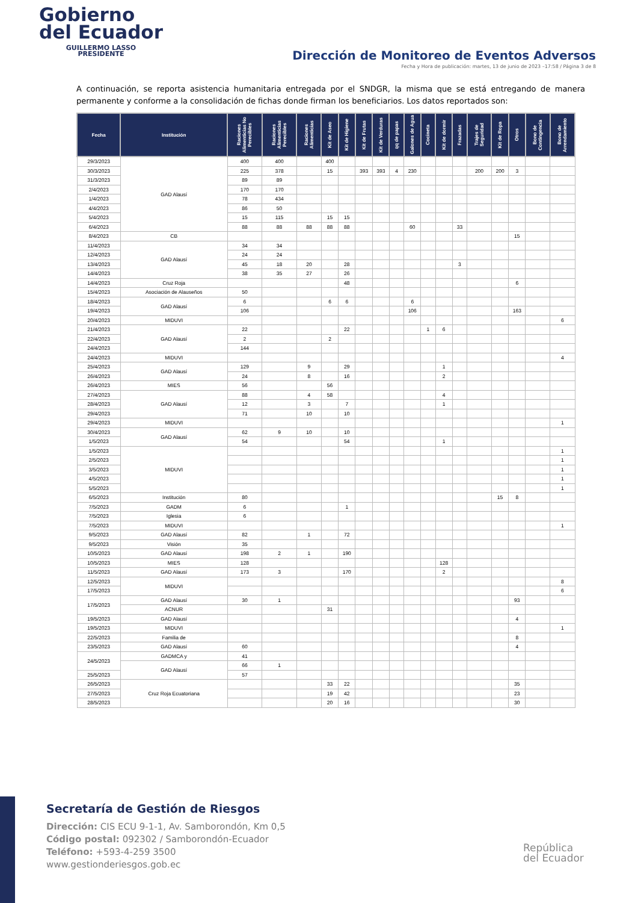Gobierno
del Ecuador
GUILLERMO LASSO
PRESIDENTE
Dirección de Monitoreo de Eventos Adversos
Fecha y Hora de publicación: martes, 13 de junio de 2023 –17:58 / Página 3 de 8
A continuación, se reporta asistencia humanitaria entregada por el SNDGR, la misma que se está entregando de manera permanente y conforme a la consolidación de fichas donde firman los beneficiarios. Los datos reportados son:
| Fecha | Institución | Raciones Alimenticias No Perecibles | Raciones Alimenticias Perecibles | Raciones Alimenticias | Kit de Aseo | Kit de Higiene | Kit de Frutas | Kit de Verduras | qq de papas | Galones de Agua | Cocineta | Kit de dormir | Frazadas | Trajes de Seguridad | Kit de Ropa | Otros | Bono de Contingencia | Bono de Arrendamiento |
| --- | --- | --- | --- | --- | --- | --- | --- | --- | --- | --- | --- | --- | --- | --- | --- | --- | --- | --- |
| 29/3/2023 | GAD Alausí | 400 | 400 | | 400 | | | | | | | | | | | | | |
| 30/3/2023 | | 225 | 378 | | 15 | | 393 | 393 | 4 | 230 | | | | 200 | 200 | 3 | | |
| 31/3/2023 | | 89 | 89 | | | | | | | | | | | | | | | |
| 2/4/2023 | | 170 | 170 | | | | | | | | | | | | | | | |
| 1/4/2023 | | 78 | 434 | | | | | | | | | | | | | | | |
| 4/4/2023 | | 86 | 50 | | | | | | | | | | | | | | | |
| 5/4/2023 | | 15 | 115 | | 15 | 15 | | | | | | | | | | | | |
| 6/4/2023 | | 88 | 88 | 88 | 88 | 88 | | | | 60 | | | 33 | | | | | |
| 8/4/2023 | CB | | | | | | | | | | | | | | | 15 | | |
| 11/4/2023 | GAD Alausí | 34 | 34 | | | | | | | | | | | | | | | |
| 12/4/2023 | | 24 | 24 | | | | | | | | | | | | | | | |
| 13/4/2023 | | 45 | 18 | 20 | | 28 | | | | | | | 3 | | | | | |
| 14/4/2023 | | 38 | 35 | 27 | | 26 | | | | | | | | | | | | |
| 14/4/2023 | Cruz Roja | | | | | 48 | | | | | | | | | | 6 | | |
| 15/4/2023 | Asociación de Alauseños | 50 | | | | | | | | | | | | | | | | |
| 18/4/2023 | GAD Alausí | 6 | | | 6 | 6 | | | | 6 | | | | | | | | |
| 19/4/2023 | | 106 | | | | | | | | 106 | | | | | | 163 | | |
| 20/4/2023 | MIDUVI | | | | | | | | | | | | | | | | | 6 |
| 21/4/2023 | GAD Alausí | 22 | | | | 22 | | | | | 1 | 6 | | | | | | |
| 22/4/2023 | | 2 | | | 2 | | | | | | | | | | | | | |
| 24/4/2023 | | 144 | | | | | | | | | | | | | | | | |
| 24/4/2023 | MIDUVI | | | | | | | | | | | | | | | | | 4 |
| 25/4/2023 | GAD Alausí | 129 | | 9 | | 29 | | | | | | 1 | | | | | | |
| 26/4/2023 | | 24 | | 8 | | 16 | | | | | | 2 | | | | | | |
| 26/4/2023 | MIES | 56 | | | 56 | | | | | | | | | | | | | |
| 27/4/2023 | GAD Alausí | 88 | | 4 | 58 | | | | | | | 4 | | | | | | |
| 28/4/2023 | | 12 | | 3 | | 7 | | | | | | 1 | | | | | | |
| 29/4/2023 | | 71 | | 10 | | 10 | | | | | | | | | | | | |
| 29/4/2023 | MIDUVI | | | | | | | | | | | | | | | | | 1 |
| 30/4/2023 | GAD Alausí | 62 | 9 | 10 | | 10 | | | | | | | | | | | | |
| 1/5/2023 | | 54 | | | | 54 | | | | | | 1 | | | | | | |
| 1/5/2023 | MIDUVI | | | | | | | | | | | | | | | | | 1 |
| 2/5/2023 | | | | | | | | | | | | | | | | | | 1 |
| 3/5/2023 | | | | | | | | | | | | | | | | | | 1 |
| 4/5/2023 | | | | | | | | | | | | | | | | | | 1 |
| 5/5/2023 | | | | | | | | | | | | | | | | | | 1 |
| 6/5/2023 | Institución | 80 | | | | | | | | | | | | | 15 | 8 | | |
| 7/5/2023 | GADM | 6 | | | | 1 | | | | | | | | | | | | |
| 7/5/2023 | Iglesia | 6 | | | | | | | | | | | | | | | | |
| 7/5/2023 | MIDUVI | | | | | | | | | | | | | | | | | 1 |
| 9/5/2023 | GAD Alausí | 82 | | 1 | | 72 | | | | | | | | | | | | |
| 9/5/2023 | Visión | 35 | | | | | | | | | | | | | | | | |
| 10/5/2023 | GAD Alausí | 198 | 2 | 1 | | 190 | | | | | | | | | | | | |
| 10/5/2023 | MIES | 128 | | | | | | | | | | 128 | | | | | | |
| 11/5/2023 | GAD Alausí | 173 | 3 | | | 170 | | | | | | 2 | | | | | | |
| 12/5/2023 | MIDUVI | | | | | | | | | | | | | | | | | 8 |
| 17/5/2023 | | | | | | | | | | | | | | | | | | 6 |
| 17/5/2023 | GAD Alausí | 30 | 1 | | | | | | | | | | | | | 93 | | |
| | ACNUR | | | | 31 | | | | | | | | | | | | | |
| 19/5/2023 | GAD Alausí | | | | | | | | | | | | | | | 4 | | |
| 19/5/2023 | MIDUVI | | | | | | | | | | | | | | | | | 1 |
| 22/5/2023 | Familia de | | | | | | | | | | | | | | | 8 | | |
| 23/5/2023 | GAD Alausí | 60 | | | | | | | | | | | | | | 4 | | |
| 24/5/2023 | GADMCA y | 41 | | | | | | | | | | | | | | | | |
| | GAD Alausí | 66 | 1 | | | | | | | | | | | | | | | |
| 25/5/2023 | | 57 | | | | | | | | | | | | | | | | |
| 26/5/2023 | Cruz Roja Ecuatoriana | | | | 33 | 22 | | | | | | | | | | 35 | | |
| 27/5/2023 | | | | | 19 | 42 | | | | | | | | | | 23 | | |
| 28/5/2023 | | | | | 20 | 16 | | | | | | | | | | 30 | | |
Secretaría de Gestión de Riesgos
Dirección: CIS ECU 9-1-1, Av. Samborondón, Km 0,5
Código postal: 092302 / Samborondón-Ecuador
Teléfono: +593-4-259 3500
www.gestionderiesgos.gob.ec
República
del Ecuador